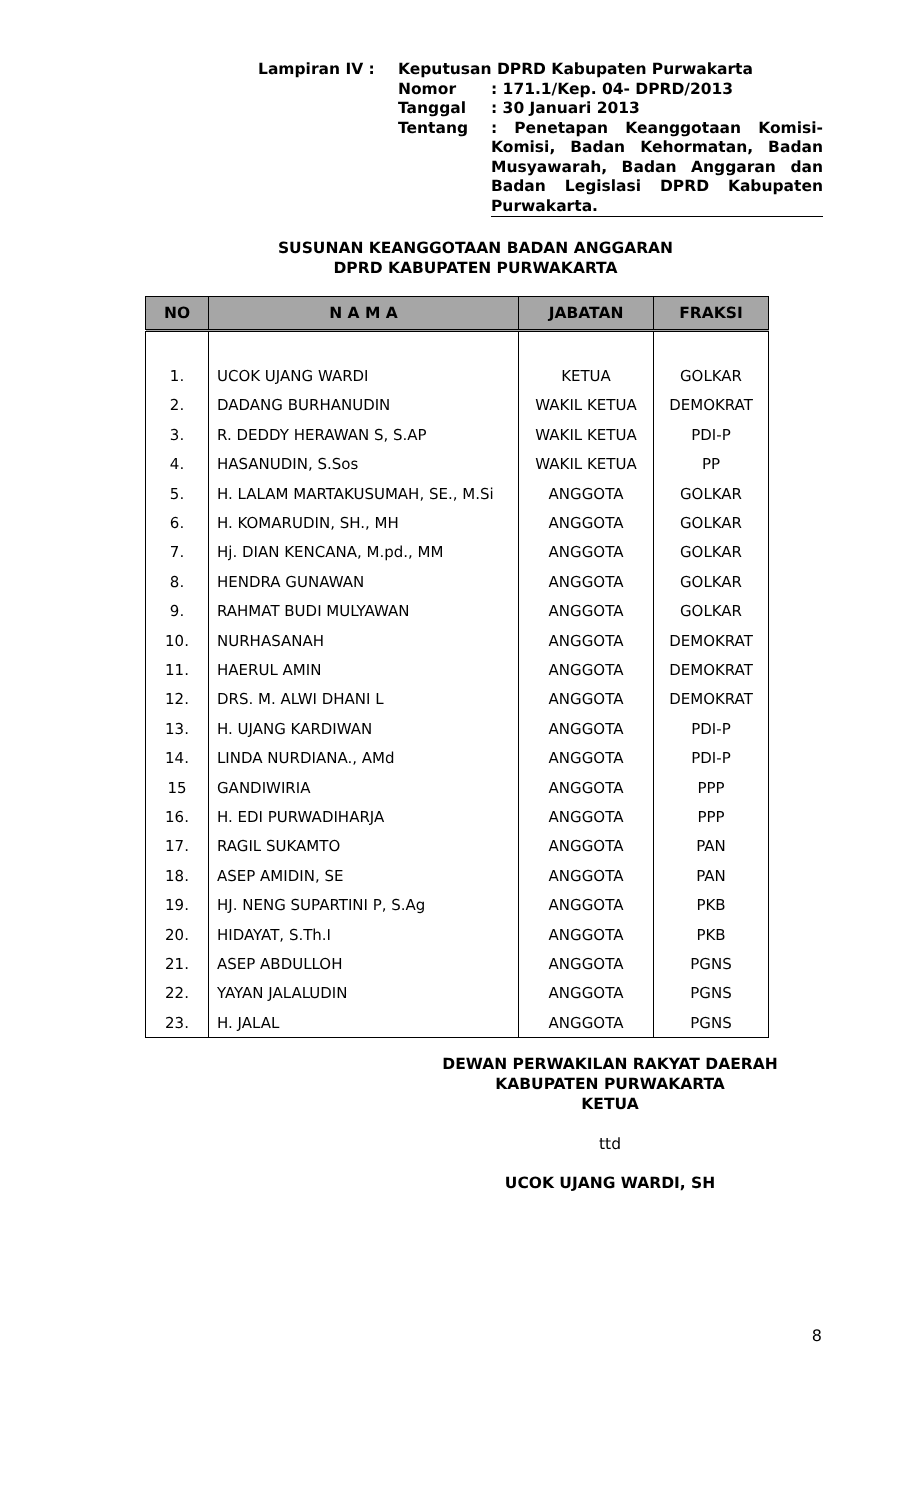| Lampiran IV : | Keputusan DPRD Kabupaten Purwakarta | |
| | Nomor | : 171.1/Kep. 04- DPRD/2013 |
| | Tanggal | : 30 Januari 2013 |
| | Tentang | : Penetapan Keanggotaan Komisi-Komisi, Badan Kehormatan, Badan Musyawarah, Badan Anggaran dan Badan Legislasi DPRD Kabupaten Purwakarta. |
SUSUNAN KEANGGOTAAN BADAN ANGGARAN
DPRD KABUPATEN PURWAKARTA
| NO | N A M A | JABATAN | FRAKSI |
| --- | --- | --- | --- |
| 1. | UCOK UJANG WARDI | KETUA | GOLKAR |
| 2. | DADANG BURHANUDIN | WAKIL KETUA | DEMOKRAT |
| 3. | R. DEDDY HERAWAN S, S.AP | WAKIL KETUA | PDI-P |
| 4. | HASANUDIN, S.Sos | WAKIL KETUA | PP |
| 5. | H. LALAM MARTAKUSUMAH, SE., M.Si | ANGGOTA | GOLKAR |
| 6. | H. KOMARUDIN, SH., MH | ANGGOTA | GOLKAR |
| 7. | Hj. DIAN KENCANA, M.pd., MM | ANGGOTA | GOLKAR |
| 8. | HENDRA GUNAWAN | ANGGOTA | GOLKAR |
| 9. | RAHMAT BUDI MULYAWAN | ANGGOTA | GOLKAR |
| 10. | NURHASANAH | ANGGOTA | DEMOKRAT |
| 11. | HAERUL AMIN | ANGGOTA | DEMOKRAT |
| 12. | DRS. M. ALWI DHANI L | ANGGOTA | DEMOKRAT |
| 13. | H. UJANG KARDIWAN | ANGGOTA | PDI-P |
| 14. | LINDA NURDIANA., AMd | ANGGOTA | PDI-P |
| 15 | GANDIWIRIA | ANGGOTA | PPP |
| 16. | H. EDI PURWADIHARJA | ANGGOTA | PPP |
| 17. | RAGIL SUKAMTO | ANGGOTA | PAN |
| 18. | ASEP AMIDIN, SE | ANGGOTA | PAN |
| 19. | HJ. NENG SUPARTINI P, S.Ag | ANGGOTA | PKB |
| 20. | HIDAYAT, S.Th.I | ANGGOTA | PKB |
| 21. | ASEP ABDULLOH | ANGGOTA | PGNS |
| 22. | YAYAN JALALUDIN | ANGGOTA | PGNS |
| 23. | H. JALAL | ANGGOTA | PGNS |
DEWAN PERWAKILAN RAKYAT DAERAH
KABUPATEN PURWAKARTA
KETUA
ttd
UCOK UJANG WARDI, SH
8